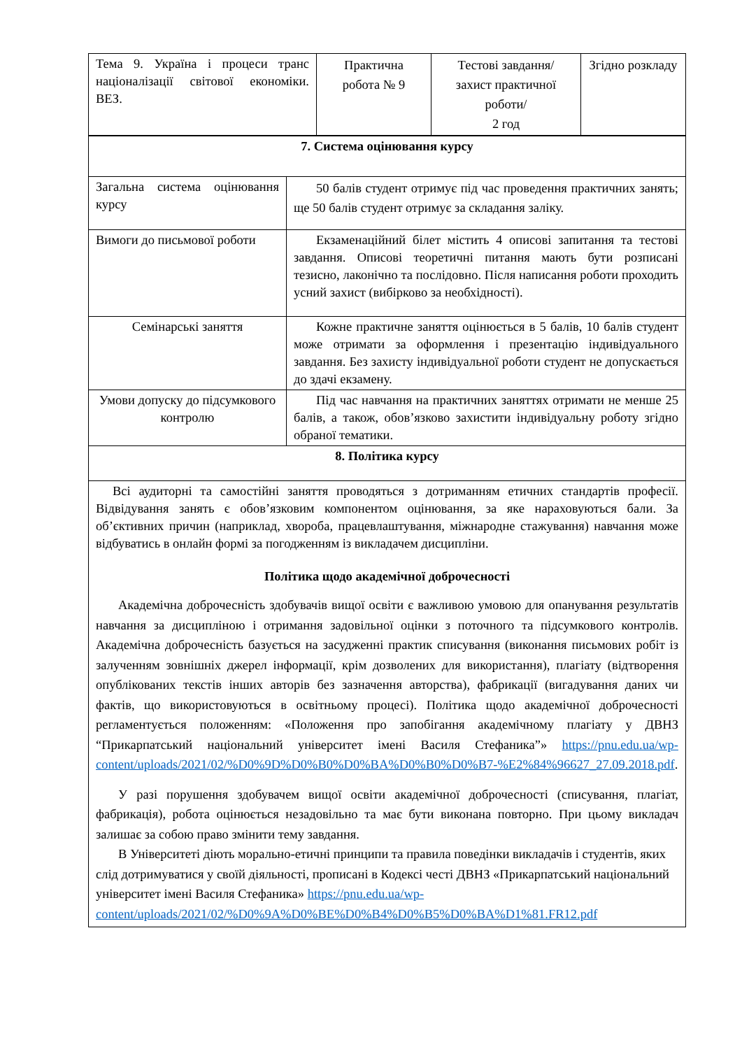| Тема 9. Україна і процеси транс націоналізації світової економіки. ВЕЗ. | Практична робота № 9 | Тестові завдання/ захист практичної роботи/ 2 год | Згідно розкладу |
| 7. Система оцінювання курсу | |
| Загальна система оцінювання курсу | 50 балів студент отримує під час проведення практичних занять; ще 50 балів студент отримує за складання заліку. |
| Вимоги до письмової роботи | Екзаменаційний білет містить 4 описові запитання та тестові завдання. Описові теоретичні питання мають бути розписані тезисно, лаконічно та послідовно. Після написання роботи проходить усний захист (вибірково за необхідності). |
| Семінарські заняття | Кожне практичне заняття оцінюється в 5 балів, 10 балів студент може отримати за оформлення і презентацію індивідуального завдання. Без захисту індивідуальної роботи студент не допускається до здачі екзамену. |
| Умови допуску до підсумкового контролю | Під час навчання на практичних заняттях отримати не менше 25 балів, а також, обов’язково захистити індивідуальну роботу згідно обраної тематики. |
| 8. Політика курсу | |
| Всі аудиторні та самостійні заняття проводяться з дотриманням етичних стандартів професії. Відвідування занять є обов’язковим компонентом оцінювання, за яке нараховуються бали. За об’єктивних причин (наприклад, хвороба, працевлаштування, міжнародне стажування) навчання може відбуватись в онлайн формі за погодженням із викладачем дисципліни. Політика щодо академічної доброчесності Академічна доброчесність здобувачів вищої освіти є важливою умовою для опанування результатів навчання за дисципліною і отримання задовільної оцінки з поточного та підсумкового контролів. Академічна доброчесність базується на засудженні практик списування (виконання письмових робіт із залученням зовнішніх джерел інформації, крім дозволених для використання), плагіату (відтворення опублікованих текстів інших авторів без зазначення авторства), фабрикації (вигадування даних чи фактів, що використовуються в освітньому процесі). Політика щодо академічної доброчесності регламентується положенням: «Положення про запобігання академічному плагіату у ДВНЗ “Прикарпатський національний університет імені Василя Стефаника”» https://pnu.edu.ua/wp-content/uploads/2021/02/%D0%9D%D0%B0%D0%BA%D0%B0%D0%B7-%E2%84%96627_27.09.2018.pdf . У разі порушення здобувачем вищої освіти академічної доброчесності (списування, плагіат, фабрикація), робота оцінюється незадовільно та має бути виконана повторно. При цьому викладач залишає за собою право змінити тему завдання. В Університеті діють морально-етичні принципи та правила поведінки викладачів і студентів, яких слід дотримуватися у своїй діяльності, прописані в Кодексі честі ДВНЗ «Прикарпатський національний університет імені Василя Стефаника» https://pnu.edu.ua/wp-content/uploads/2021/02/%D0%9A%D0%BE%D0%B4%D0%B5%D0%BA%D1%81.FR12.pdf | |